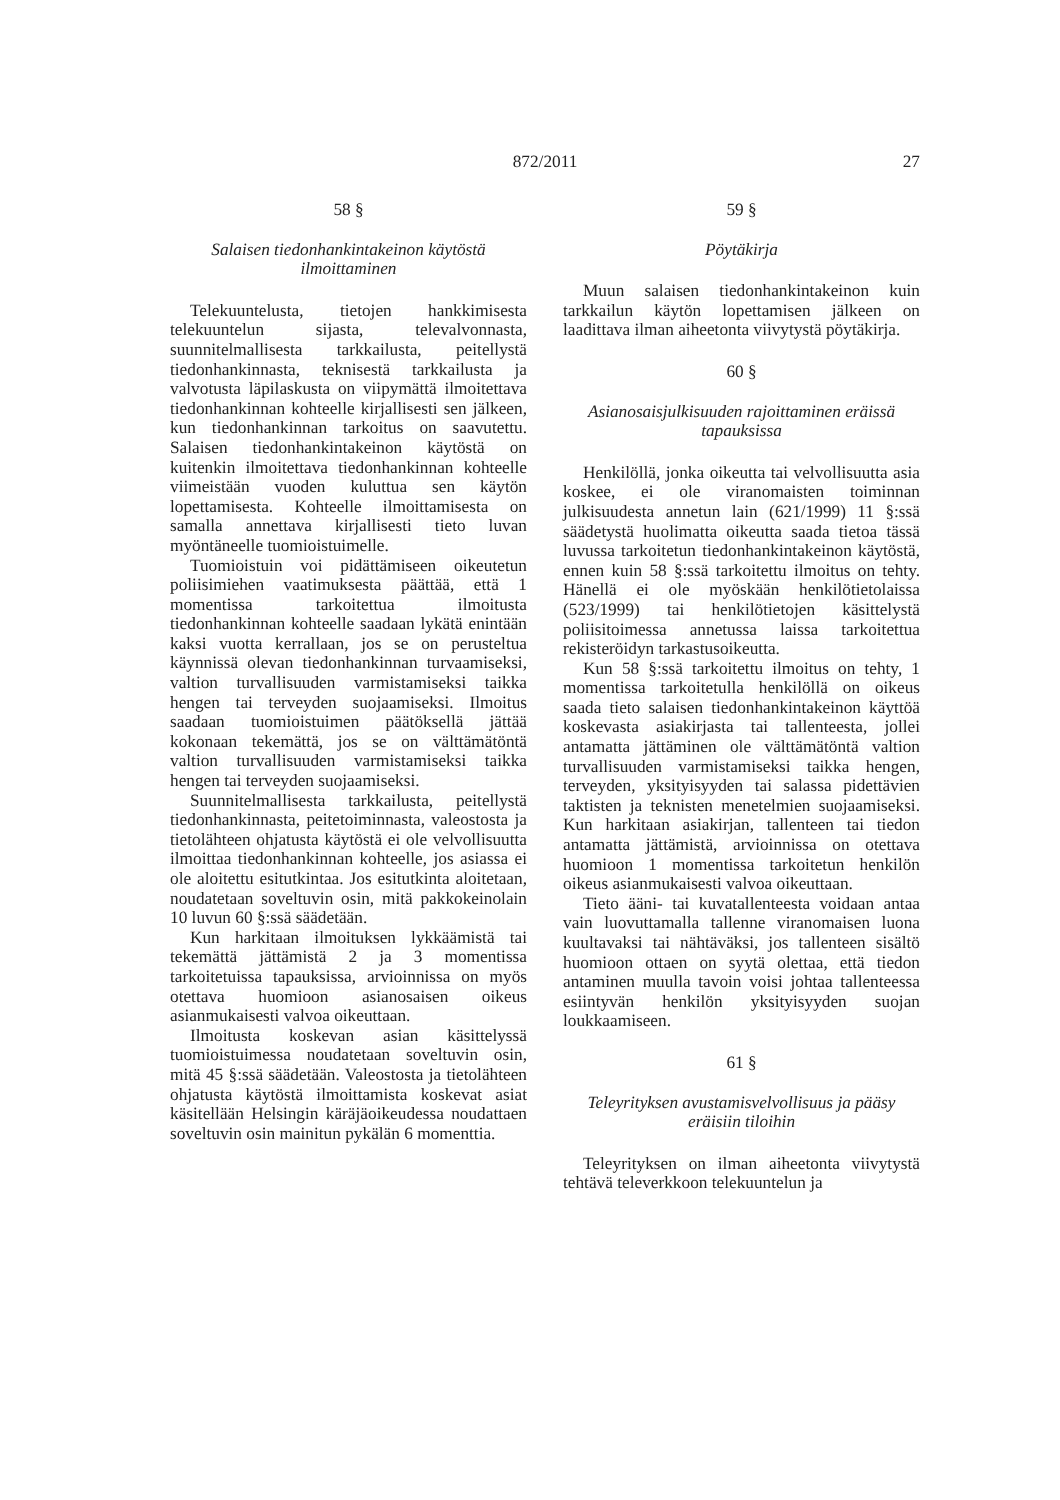872/2011
27
58 §
Salaisen tiedonhankintakeinon käytöstä
ilmoittaminen
Telekuuntelusta, tietojen hankkimisesta telekuuntelun sijasta, televalvonnasta, suunnitelmallisesta tarkkailusta, peitellystä tiedonhankinnasta, teknisestä tarkkailusta ja valvotusta läpilaskusta on viipymättä ilmoitettava tiedonhankinnan kohteelle kirjallisesti sen jälkeen, kun tiedonhankinnan tarkoitus on saavutettu. Salaisen tiedonhankintakeinon käytöstä on kuitenkin ilmoitettava tiedonhankinnan kohteelle viimeistään vuoden kuluttua sen käytön lopettamisesta. Kohteelle ilmoittamisesta on samalla annettava kirjallisesti tieto luvan myöntäneelle tuomioistuimelle.
Tuomioistuin voi pidättämiseen oikeutetun poliisimiehen vaatimuksesta päättää, että 1 momentissa tarkoitettua ilmoitusta tiedonhankinnan kohteelle saadaan lykätä enintään kaksi vuotta kerrallaan, jos se on perusteltua käynnissä olevan tiedonhankinnan turvaamiseksi, valtion turvallisuuden varmistamiseksi taikka hengen tai terveyden suojaamiseksi. Ilmoitus saadaan tuomioistuimen päätöksellä jättää kokonaan tekemättä, jos se on välttämätöntä valtion turvallisuuden varmistamiseksi taikka hengen tai terveyden suojaamiseksi.
Suunnitelmallisesta tarkkailusta, peitellystä tiedonhankinnasta, peitetoiminnasta, valeostosta ja tietolähteen ohjatusta käytöstä ei ole velvollisuutta ilmoittaa tiedonhankinnan kohteelle, jos asiassa ei ole aloitettu esitutkintaa. Jos esitutkinta aloitetaan, noudatetaan soveltuvin osin, mitä pakkokeinolain 10 luvun 60 §:ssä säädetään.
Kun harkitaan ilmoituksen lykkäämistä tai tekemättä jättämistä 2 ja 3 momentissa tarkoitetuissa tapauksissa, arvioinnissa on myös otettava huomioon asianosaisen oikeus asianmukaisesti valvoa oikeuttaan.
Ilmoitusta koskevan asian käsittelyssä tuomioistuimessa noudatetaan soveltuvin osin, mitä 45 §:ssä säädetään. Valeostosta ja tietolähteen ohjatusta käytöstä ilmoittamista koskevat asiat käsitellään Helsingin käräjäoikeudessa noudattaen soveltuvin osin mainitun pykälän 6 momenttia.
59 §
Pöytäkirja
Muun salaisen tiedonhankintakeinon kuin tarkkailun käytön lopettamisen jälkeen on laadittava ilman aiheetonta viivytystä pöytäkirja.
60 §
Asianosaisjulkisuuden rajoittaminen eräissä
tapauksissa
Henkilöllä, jonka oikeutta tai velvollisuutta asia koskee, ei ole viranomaisten toiminnan julkisuudesta annetun lain (621/1999) 11 §:ssä säädetystä huolimatta oikeutta saada tietoa tässä luvussa tarkoitetun tiedonhankintakeinon käytöstä, ennen kuin 58 §:ssä tarkoitettu ilmoitus on tehty. Hänellä ei ole myöskään henkilötietolaissa (523/1999) tai henkilötietojen käsittelystä poliisitoimessa annetussa laissa tarkoitettua rekisteröidyn tarkastusoikeutta.
Kun 58 §:ssä tarkoitettu ilmoitus on tehty, 1 momentissa tarkoitetulla henkilöllä on oikeus saada tieto salaisen tiedonhankintakeinon käyttöä koskevasta asiakirjasta tai tallenteesta, jollei antamatta jättäminen ole välttämätöntä valtion turvallisuuden varmistamiseksi taikka hengen, terveyden, yksityisyyden tai salassa pidettävien taktisten ja teknisten menetelmien suojaamiseksi. Kun harkitaan asiakirjan, tallenteen tai tiedon antamatta jättämistä, arvioinnissa on otettava huomioon 1 momentissa tarkoitetun henkilön oikeus asianmukaisesti valvoa oikeuttaan.
Tieto ääni- tai kuvatallenteesta voidaan antaa vain luovuttamalla tallenne viranomaisen luona kuultavaksi tai nähtäväksi, jos tallenteen sisältö huomioon ottaen on syytä olettaa, että tiedon antaminen muulla tavoin voisi johtaa tallenteessa esiintyvän henkilön yksityisyyden suojan loukkaamiseen.
61 §
Teleyrityksen avustamisvelvollisuus ja pääsy
eräisiin tiloihin
Teleyrityksen on ilman aiheetonta viivytystä tehtävä televerkkoon telekuuntelun ja